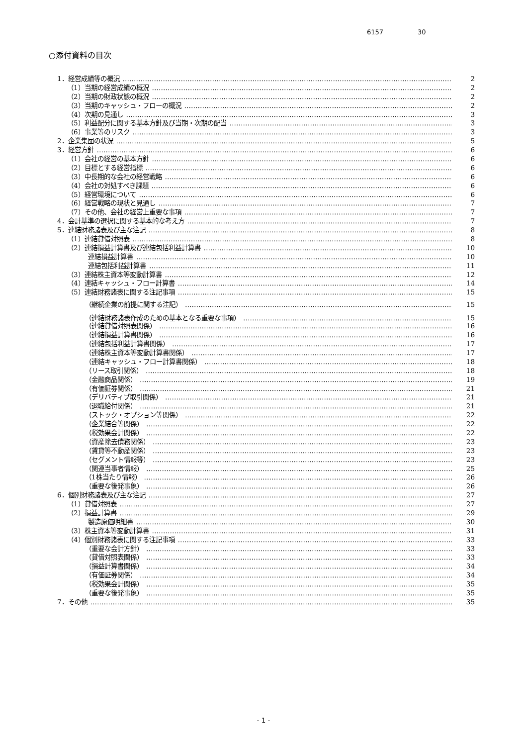6157 30
○添付資料の目次
1．経営成績等の概況 2
（1）当期の経営成績の概況 2
（2）当期の財政状態の概況 2
（3）当期のキャッシュ・フローの概況 2
（4）次期の見通し 3
（5）利益配分に関する基本方針及び当期・次期の配当 3
（6）事業等のリスク 3
2．企業集団の状況 5
3．経営方針 6
（1）会社の経営の基本方針 6
（2）目標とする経営指標 6
（3）中長期的な会社の経営戦略 6
（4）会社の対処すべき課題 6
（5）経営環境について 6
（6）経営戦略の現状と見通し 7
（7）その他、会社の経営上重要な事項 7
4．会計基準の選択に関する基本的な考え方 7
5．連結財務諸表及び主な注記 8
（1）連結貸借対照表 8
（2）連結損益計算書及び連結包括利益計算書 10
連結損益計算書 10
連結包括利益計算書 11
（3）連結株主資本等変動計算書 12
（4）連結キャッシュ・フロー計算書 14
（5）連結財務諸表に関する注記事項 15
（継続企業の前提に関する注記） 15
（連結財務諸表作成のための基本となる重要な事項） 15
（連結貸借対照表関係） 16
（連結損益計算書関係） 16
（連結包括利益計算書関係） 17
（連結株主資本等変動計算書関係） 17
（連結キャッシュ・フロー計算書関係） 18
（リース取引関係） 18
（金融商品関係） 19
（有価証券関係） 21
（デリバティブ取引関係） 21
（退職給付関係） 21
（ストック・オプション等関係） 22
（企業結合等関係） 22
（税効果会計関係） 22
（資産除去債務関係） 23
（賃貸等不動産関係） 23
（セグメント情報等） 23
（関連当事者情報） 25
（1株当たり情報） 26
（重要な後発事象） 26
6．個別財務諸表及び主な注記 27
（1）貸借対照表 27
（2）損益計算書 29
製造原価明細書 30
（3）株主資本等変動計算書 31
（4）個別財務諸表に関する注記事項 33
（重要な会計方針） 33
（貸借対照表関係） 33
（損益計算書関係） 34
（有価証券関係） 34
（税効果会計関係） 35
（重要な後発事象） 35
7．その他 35
- 1 -